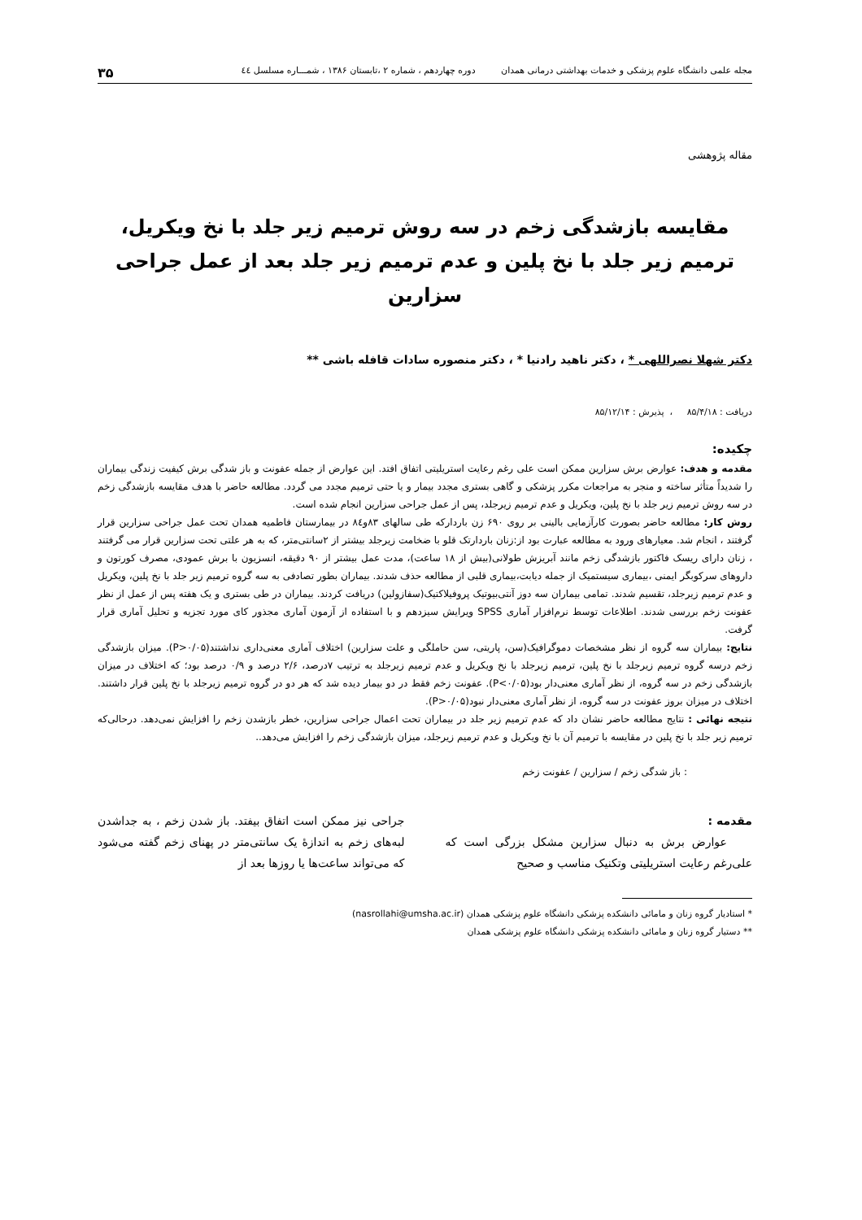مجله علمی دانشگاه علوم پزشکی و خدمات بهداشتی درمانی همدان دوره چهاردهم ، شماره ۲ ،تابستان ۱۳۸۶ ، شمـــاره مسلسل ٤٤ ۳۵
مقاله پژوهشی
مقایسه بازشدگی زخم در سه روش ترمیم زیر جلد با نخ ویکریل، ترمیم زیر جلد با نخ پلین و عدم ترمیم زیر جلد بعد از عمل جراحی سزارین
دکتر شهلا نصراللهی * ، دکتر ناهید رادنیا * ، دکتر منصوره سادات قافله باشی **
دریافت : ۸۵/۴/۱۸ ، پذیرش : ۸۵/۱۲/۱۴
چکیده:
مقدمه و هدف: عوارض برش سزارین ممکن است علی رغم رعایت استریلیتی اتفاق افتد. این عوارض از جمله عفونت و باز شدگی برش کیفیت زندگی بیماران را شدیداً متأثر ساخته و منجر به مراجعات مکرر پزشکی و گاهی بستری مجدد بیمار و یا حتی ترمیم مجدد می گردد. مطالعه حاضر با هدف مقایسه بازشدگی زخم در سه روش ترمیم زیر جلد با نخ پلین، ویکریل و عدم ترمیم زیرجلد، پس از عمل جراحی سزارین انجام شده است.
روش کار: مطالعه حاضر بصورت کارآزمایی بالینی بر روی ۶۹۰ زن باردارکه طی سالهای ۸۳و٨٤ در بیمارستان فاطمیه همدان تحت عمل جراحی سزارین قرار گرفتند ، انجام شد. معیارهای ورود به مطالعه عبارت بود از:زنان باردارتک قلو با ضخامت زیرجلد بیشتر از ۲سانتی‌متر، که به هر علتی تحت سزارین قرار می گرفتند ، زنان دارای ریسک فاکتور بازشدگی زخم مانند آبریزش طولانی(بیش از ۱۸ ساعت)، مدت عمل بیشتر از ۹۰ دقیقه، انسزیون با برش عمودی، مصرف کورتون و داروهای سرکوبگر ایمنی ،بیماری سیستمیک از جمله دیابت،بیماری قلبی از مطالعه حذف شدند. بیماران بطور تصادفی به سه گروه ترمیم زیر جلد با نخ پلین، ویکریل و عدم ترمیم زیرجلد، تقسیم شدند. تمامی بیماران سه دوز آنتی‌بیوتیک پروفیلاکتیک(سفازولین) دریافت کردند. بیماران در طی بستری و یک هفته پس از عمل از نظر عفونت زخم بررسی شدند. اطلاعات توسط نرم‌افزار آماری SPSS ویرایش سیزدهم و با استفاده از آزمون آماری مجذور کای مورد تجزیه و تحلیل آماری قرار گرفت.
نتایج: بیماران سه گروه از نظر مشخصات دموگرافیک(سن، پاریتی، سن حاملگی و علت سزارین) اختلاف آماری معنی‌داری نداشتند(P>۰/۰۵). میزان بازشدگی زخم درسه گروه ترمیم زیرجلد با نخ پلین، ترمیم زیرجلد با نخ ویکریل و عدم ترمیم زیرجلد به ترتیب ۷درصد، ۲/۶ درصد و ۰/۹ درصد بود؛ که اختلاف در میزان بازشدگی زخم در سه گروه، از نظر آماری معنی‌دار بود(P<۰/۰۵). عفونت زخم فقط در دو بیمار دیده شد که هر دو در گروه ترمیم زیرجلد با نخ پلین قرار داشتند. اختلاف در میزان بروز عفونت در سه گروه، از نظر آماری معنی‌دار نبود(P>۰/۰۵).
نتیجه نهائی : نتایج مطالعه حاضر نشان داد که عدم ترمیم زیر جلد در بیماران تحت اعمال جراحی سزارین، خطر بازشدن زخم را افزایش نمی‌دهد. درحالی‌که ترمیم زیر جلد با نخ پلین در مقایسه با ترمیم آن با نخ ویکریل و عدم ترمیم زیرجلد، میزان بازشدگی زخم را افزایش می‌دهد..
: باز شدگی زخم / سزارین / عفونت زخم
مقدمه :
عوارض برش به دنبال سزارین مشکل بزرگی است که علی‌رغم رعایت استریلیتی وتکنیک مناسب و صحیح
جراحی نیز ممکن است اتفاق بیفتد. باز شدن زخم ، به جداشدن لبه‌های زخم به اندازهٔ یک سانتی‌متر در پهنای زخم گفته می‌شود که می‌تواند ساعت‌ها یا روزها بعد از
* استادیار گروه زنان و مامائی دانشکده پزشکی دانشگاه علوم پزشکی همدان (nasrollahi@umsha.ac.ir)
** دستیار گروه زنان و مامائی دانشکده پزشکی دانشگاه علوم پزشکی همدان